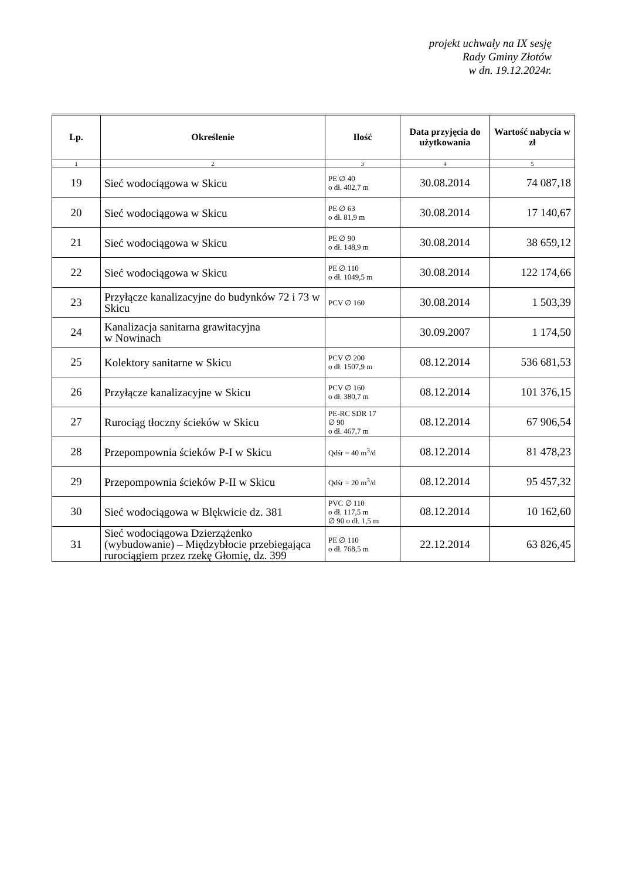projekt uchwały na IX sesję
Rady Gminy Złotów
w dn. 19.12.2024r.
| Lp. | Określenie | Ilość | Data przyjęcia do użytkowania | Wartość nabycia w zł |
| --- | --- | --- | --- | --- |
| 1 | 2 | 3 | 4 | 5 |
| 19 | Sieć wodociągowa w Skicu | PE ∅ 40 o dł. 402,7 m | 30.08.2014 | 74 087,18 |
| 20 | Sieć wodociągowa w Skicu | PE ∅ 63 o dł. 81,9 m | 30.08.2014 | 17 140,67 |
| 21 | Sieć wodociągowa w Skicu | PE ∅ 90 o dł. 148,9 m | 30.08.2014 | 38 659,12 |
| 22 | Sieć wodociągowa w Skicu | PE ∅ 110 o dł. 1049,5 m | 30.08.2014 | 122 174,66 |
| 23 | Przyłącze kanalizacyjne do budynków 72 i 73 w Skicu | PCV ∅ 160 | 30.08.2014 | 1 503,39 |
| 24 | Kanalizacja sanitarna grawitacyjna w Nowinach | | 30.09.2007 | 1 174,50 |
| 25 | Kolektory sanitarne w Skicu | PCV ∅ 200 o dł. 1507,9 m | 08.12.2014 | 536 681,53 |
| 26 | Przyłącze kanalizacyjne w Skicu | PCV ∅ 160 o dł. 380,7 m | 08.12.2014 | 101 376,15 |
| 27 | Rurociąg tłoczny ścieków w Skicu | PE-RC SDR 17 ∅ 90 o dł. 467,7 m | 08.12.2014 | 67 906,54 |
| 28 | Przepompownia ścieków P-I w Skicu | Qdśr = 40 m<sup>3</sup>/d | 08.12.2014 | 81 478,23 |
| 29 | Przepompownia ścieków P-II w Skicu | Qdśr = 20 m<sup>3</sup>/d | 08.12.2014 | 95 457,32 |
| 30 | Sieć wodociągowa w Blękwicie dz. 381 | PVC ∅ 110 o dł. 117,5 m ∅ 90 o dł. 1,5 m | 08.12.2014 | 10 162,60 |
| 31 | Sieć wodociągowa Dzierzążenko (wybudowanie) – Międzybłocie przebiegająca rurociągiem przez rzekę Głomię, dz. 399 | PE ∅ 110 o dł. 768,5 m | 22.12.2014 | 63 826,45 |